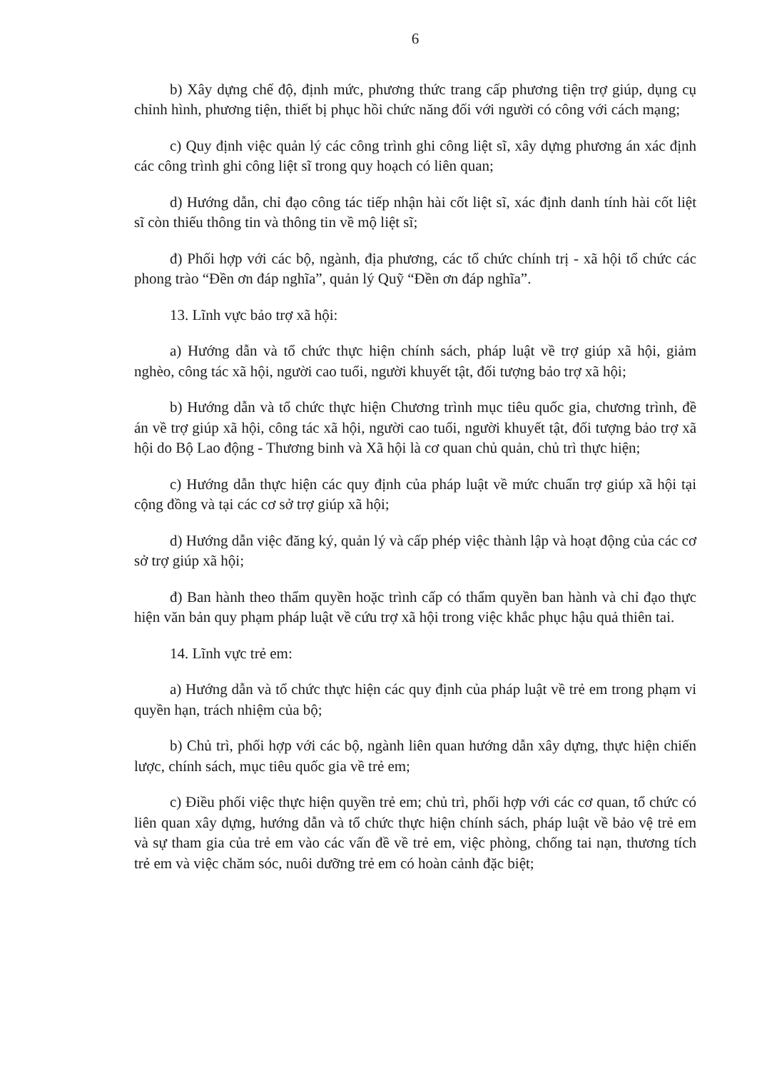6
b) Xây dựng chế độ, định mức, phương thức trang cấp phương tiện trợ giúp, dụng cụ chỉnh hình, phương tiện, thiết bị phục hồi chức năng đối với người có công với cách mạng;
c) Quy định việc quản lý các công trình ghi công liệt sĩ, xây dựng phương án xác định các công trình ghi công liệt sĩ trong quy hoạch có liên quan;
d) Hướng dẫn, chỉ đạo công tác tiếp nhận hài cốt liệt sĩ, xác định danh tính hài cốt liệt sĩ còn thiếu thông tin và thông tin về mộ liệt sĩ;
đ) Phối hợp với các bộ, ngành, địa phương, các tổ chức chính trị - xã hội tổ chức các phong trào “Đền ơn đáp nghĩa”, quản lý Quỹ “Đền ơn đáp nghĩa”.
13. Lĩnh vực bảo trợ xã hội:
a) Hướng dẫn và tổ chức thực hiện chính sách, pháp luật về trợ giúp xã hội, giảm nghèo, công tác xã hội, người cao tuổi, người khuyết tật, đối tượng bảo trợ xã hội;
b) Hướng dẫn và tổ chức thực hiện Chương trình mục tiêu quốc gia, chương trình, đề án về trợ giúp xã hội, công tác xã hội, người cao tuổi, người khuyết tật, đối tượng bảo trợ xã hội do Bộ Lao động - Thương binh và Xã hội là cơ quan chủ quản, chủ trì thực hiện;
c) Hướng dẫn thực hiện các quy định của pháp luật về mức chuẩn trợ giúp xã hội tại cộng đồng và tại các cơ sở trợ giúp xã hội;
d) Hướng dẫn việc đăng ký, quản lý và cấp phép việc thành lập và hoạt động của các cơ sở trợ giúp xã hội;
đ) Ban hành theo thẩm quyền hoặc trình cấp có thẩm quyền ban hành và chỉ đạo thực hiện văn bản quy phạm pháp luật về cứu trợ xã hội trong việc khắc phục hậu quả thiên tai.
14. Lĩnh vực trẻ em:
a) Hướng dẫn và tổ chức thực hiện các quy định của pháp luật về trẻ em trong phạm vi quyền hạn, trách nhiệm của bộ;
b) Chủ trì, phối hợp với các bộ, ngành liên quan hướng dẫn xây dựng, thực hiện chiến lược, chính sách, mục tiêu quốc gia về trẻ em;
c) Điều phối việc thực hiện quyền trẻ em; chủ trì, phối hợp với các cơ quan, tổ chức có liên quan xây dựng, hướng dẫn và tổ chức thực hiện chính sách, pháp luật về bảo vệ trẻ em và sự tham gia của trẻ em vào các vấn đề về trẻ em, việc phòng, chống tai nạn, thương tích trẻ em và việc chăm sóc, nuôi dưỡng trẻ em có hoàn cảnh đặc biệt;